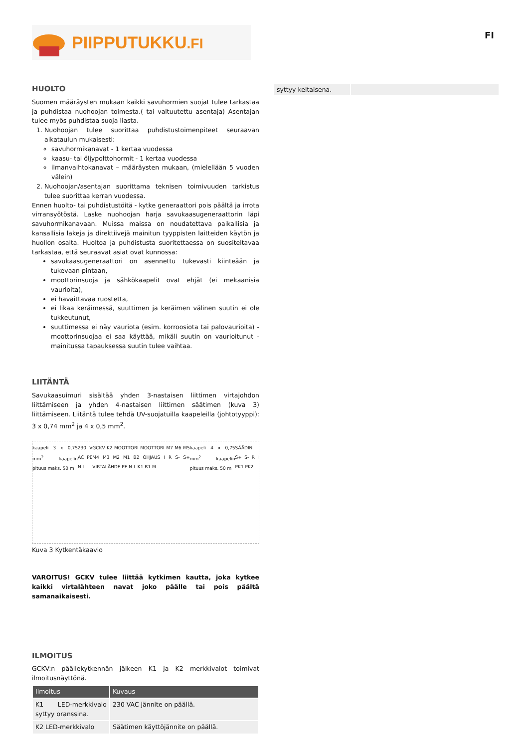PIIPPUTUKKU.FI
FI
HUOLTO
Suomen määräysten mukaan kaikki savuhormien suojat tulee tarkastaa ja puhdistaa nuohoojan toimesta.( tai valtuutettu asentaja) Asentajan tulee myös puhdistaa suoja liasta.
1. Nuohoojan tulee suorittaa puhdistustoimenpiteet seuraavan aikataulun mukaisesti:
savuhormikanavat - 1 kertaa vuodessa
kaasu- tai öljypolttohormit - 1 kertaa vuodessa
ilmanvaihtokanavat – määräysten mukaan, (mielellään 5 vuoden välein)
2. Nuohoojan/asentajan suorittama teknisen toimivuuden tarkistus tulee suorittaa kerran vuodessa.
Ennen huolto- tai puhdistustöitä - kytke generaattori pois päältä ja irrota virransyötöstä. Laske nuohoojan harja savukaasugeneraattorin läpi savuhormikanavaan. Muissa maissa on noudatettava paikallisia ja kansallisia lakeja ja direktiivejä mainitun tyyppisten laitteiden käytön ja huollon osalta. Huoltoa ja puhdistusta suoritettaessa on suositeltavaa tarkastaa, että seuraavat asiat ovat kunnossa:
savukaasugeneraattori on asennettu tukevasti kiinteään ja tukevaan pintaan,
moottorinsuoja ja sähkökaapelit ovat ehjät (ei mekaanisia vaurioita),
ei havaittavaa ruostetta,
ei likaa keräimessä, suuttimen ja keräimen välinen suutin ei ole tukkeutunut,
suuttimessa ei näy vauriota (esim. korroosiota tai palovaurioita) - moottorinsuojaa ei saa käyttää, mikäli suutin on vaurioitunut - mainitussa tapauksessa suutin tulee vaihtaa.
LIITÄNTÄ
Savukaasuimuri sisältää yhden 3-nastaisen liittimen virtajohdon liittämiseen ja yhden 4-nastaisen liittimen säätimen (kuva 3) liittämiseen. Liitäntä tulee tehdä UV-suojatuilla kaapeleilla (johtotyyppi): 3 x 0,74 mm<sup>2</sup> ja 4 x 0,5 mm<sup>2</sup>.
kaapeli 3 x 0,75 mm<sup>2</sup> kaapelin pituus maks. 50 m 230 V AC PE N L GCKV K2 MOOTTORI MOOTTORI M7 M6 M5 M4 M3 M2 M1 B2 OHJAUS I R S- S+ VIRTALÄHDE PE N L K1 B1 M kaapeli 4 x 0,75 mm<sup>2</sup> kaapelin pituus maks. 50 m SÄÄDIN S+ S- R I PK1 PK2
Kuva 3 Kytkentäkaavio
VAROITUS! GCKV tulee liittää kytkimen kautta, joka kytkee kaikki virtalähteen navat joko päälle tai pois päältä samanaikaisesti.
ILMOITUS
GCKV:n päällekytkennän jälkeen K1 ja K2 merkkivalot toimivat ilmoitusnäyttönä.
| Ilmoitus | Kuvaus |
| --- | --- |
| K1 LED-merkkivalo syttyy oranssina. | 230 VAC jännite on päällä. |
| K2 LED-merkkivalo | Säätimen käyttöjännite on päällä. |
| syttyy keltaisena. | |